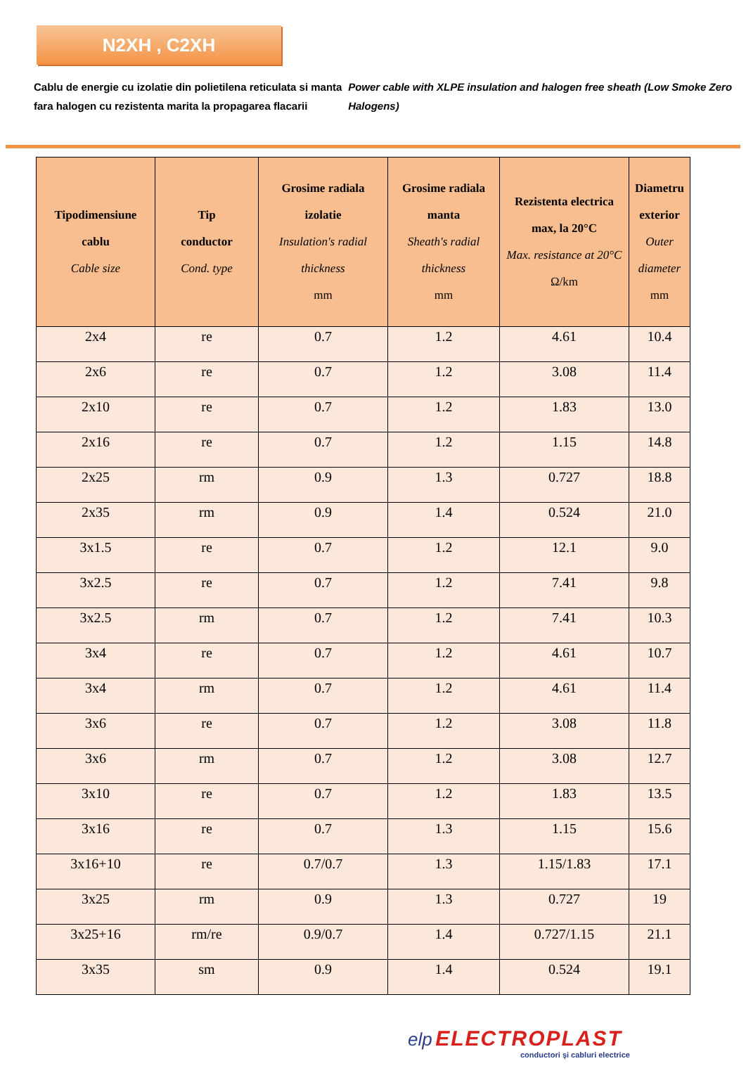N2XH , C2XH
Cablu de energie cu izolatie din polietilena reticulata si manta fara halogen cu rezistenta marita la propagarea flacarii
Power cable with XLPE insulation and halogen free sheath (Low Smoke Zero Halogens)
| Tipodimensiune cablu Cable size | Tip conductor Cond. type | Grosime radiala izolatie Insulation's radial thickness mm | Grosime radiala manta Sheath's radial thickness mm | Rezistenta electrica max, la 20°C Max. resistance at 20°C Ω/km | Diametru exterior Outer diameter mm |
| --- | --- | --- | --- | --- | --- |
| 2x4 | re | 0.7 | 1.2 | 4.61 | 10.4 |
| 2x6 | re | 0.7 | 1.2 | 3.08 | 11.4 |
| 2x10 | re | 0.7 | 1.2 | 1.83 | 13.0 |
| 2x16 | re | 0.7 | 1.2 | 1.15 | 14.8 |
| 2x25 | rm | 0.9 | 1.3 | 0.727 | 18.8 |
| 2x35 | rm | 0.9 | 1.4 | 0.524 | 21.0 |
| 3x1.5 | re | 0.7 | 1.2 | 12.1 | 9.0 |
| 3x2.5 | re | 0.7 | 1.2 | 7.41 | 9.8 |
| 3x2.5 | rm | 0.7 | 1.2 | 7.41 | 10.3 |
| 3x4 | re | 0.7 | 1.2 | 4.61 | 10.7 |
| 3x4 | rm | 0.7 | 1.2 | 4.61 | 11.4 |
| 3x6 | re | 0.7 | 1.2 | 3.08 | 11.8 |
| 3x6 | rm | 0.7 | 1.2 | 3.08 | 12.7 |
| 3x10 | re | 0.7 | 1.2 | 1.83 | 13.5 |
| 3x16 | re | 0.7 | 1.3 | 1.15 | 15.6 |
| 3x16+10 | re | 0.7/0.7 | 1.3 | 1.15/1.83 | 17.1 |
| 3x25 | rm | 0.9 | 1.3 | 0.727 | 19 |
| 3x25+16 | rm/re | 0.9/0.7 | 1.4 | 0.727/1.15 | 21.1 |
| 3x35 | sm | 0.9 | 1.4 | 0.524 | 19.1 |
elp ELECTROPLAST
conductori şi cabluri electrice